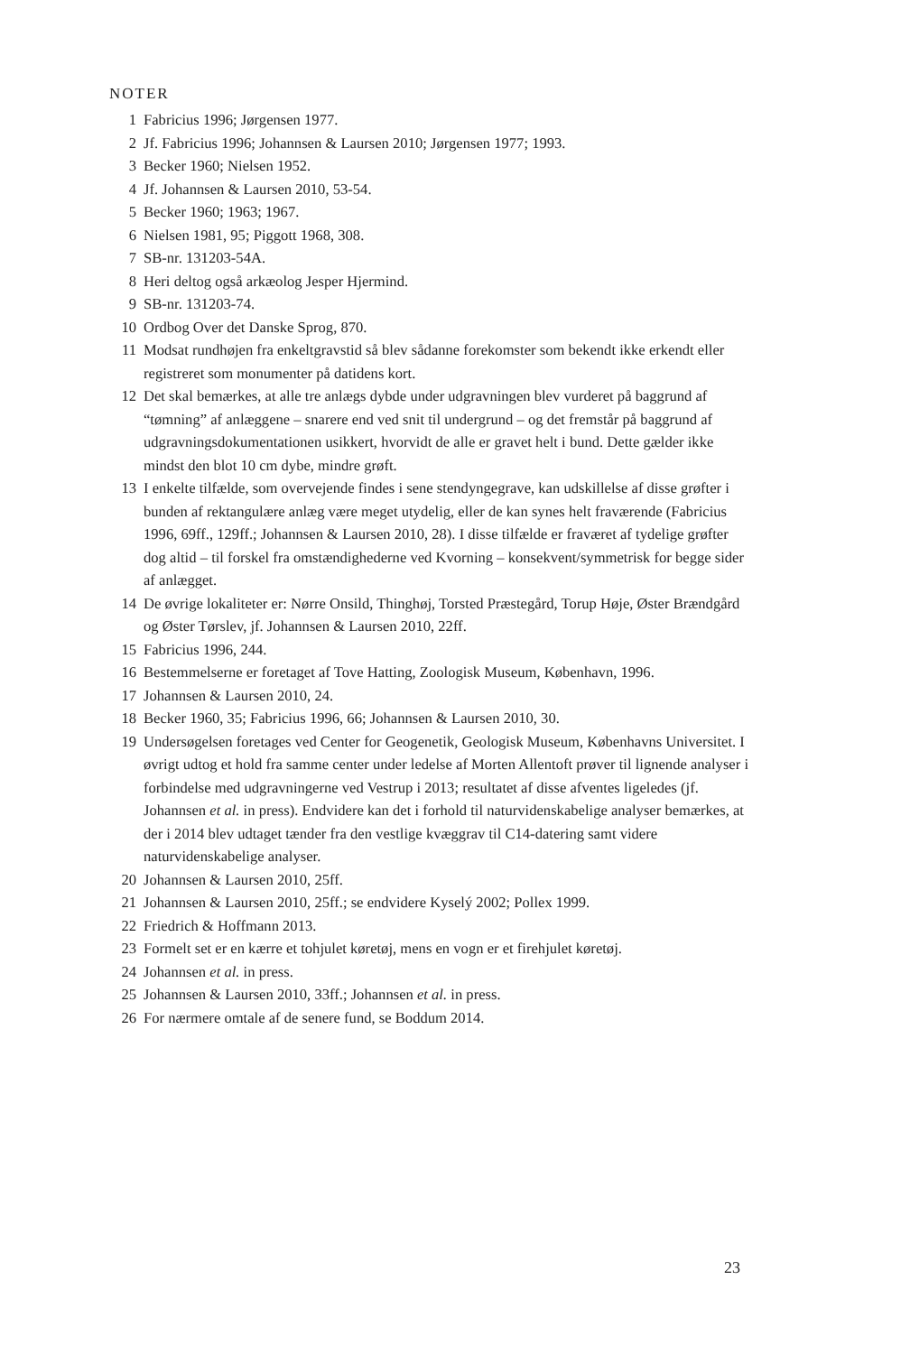NOTER
1 Fabricius 1996; Jørgensen 1977.
2 Jf. Fabricius 1996; Johannsen & Laursen 2010; Jørgensen 1977; 1993.
3 Becker 1960; Nielsen 1952.
4 Jf. Johannsen & Laursen 2010, 53-54.
5 Becker 1960; 1963; 1967.
6 Nielsen 1981, 95; Piggott 1968, 308.
7 SB-nr. 131203-54A.
8 Heri deltog også arkæolog Jesper Hjermind.
9 SB-nr. 131203-74.
10 Ordbog Over det Danske Sprog, 870.
11 Modsat rundhøjen fra enkeltgravstid så blev sådanne forekomster som bekendt ikke erkendt eller registreret som monumenter på datidens kort.
12 Det skal bemærkes, at alle tre anlægs dybde under udgravningen blev vurderet på baggrund af “tømning” af anlæggene – snarere end ved snit til undergrund – og det fremstår på baggrund af udgravningsdokumentationen usikkert, hvorvidt de alle er gravet helt i bund. Dette gælder ikke mindst den blot 10 cm dybe, mindre grøft.
13 I enkelte tilfælde, som overvejende findes i sene stendyngegrave, kan udskillelse af disse grøfter i bunden af rektangulære anlæg være meget utydelig, eller de kan synes helt fraværende (Fabricius 1996, 69ff., 129ff.; Johannsen & Laursen 2010, 28). I disse tilfælde er fraværet af tydelige grøfter dog altid – til forskel fra omstændighederne ved Kvorning – konsekvent/symmetrisk for begge sider af anlægget.
14 De øvrige lokaliteter er: Nørre Onsild, Thinghøj, Torsted Præstegård, Torup Høje, Øster Brændgård og Øster Tørslev, jf. Johannsen & Laursen 2010, 22ff.
15 Fabricius 1996, 244.
16 Bestemmelserne er foretaget af Tove Hatting, Zoologisk Museum, København, 1996.
17 Johannsen & Laursen 2010, 24.
18 Becker 1960, 35; Fabricius 1996, 66; Johannsen & Laursen 2010, 30.
19 Undersøgelsen foretages ved Center for Geogenetik, Geologisk Museum, Københavns Universitet. I øvrigt udtog et hold fra samme center under ledelse af Morten Allentoft prøver til lignende analyser i forbindelse med udgravningerne ved Vestrup i 2013; resultatet af disse afventes ligeledes (jf. Johannsen et al. in press). Endvidere kan det i forhold til naturvidenskabelige analyser bemærkes, at der i 2014 blev udtaget tænder fra den vestlige kvæggrav til C14-datering samt videre naturvidenskabelige analyser.
20 Johannsen & Laursen 2010, 25ff.
21 Johannsen & Laursen 2010, 25ff.; se endvidere Kyselý 2002; Pollex 1999.
22 Friedrich & Hoffmann 2013.
23 Formelt set er en kærre et tohjulet køretøj, mens en vogn er et firehjulet køretøj.
24 Johannsen et al. in press.
25 Johannsen & Laursen 2010, 33ff.; Johannsen et al. in press.
26 For nærmere omtale af de senere fund, se Boddum 2014.
23